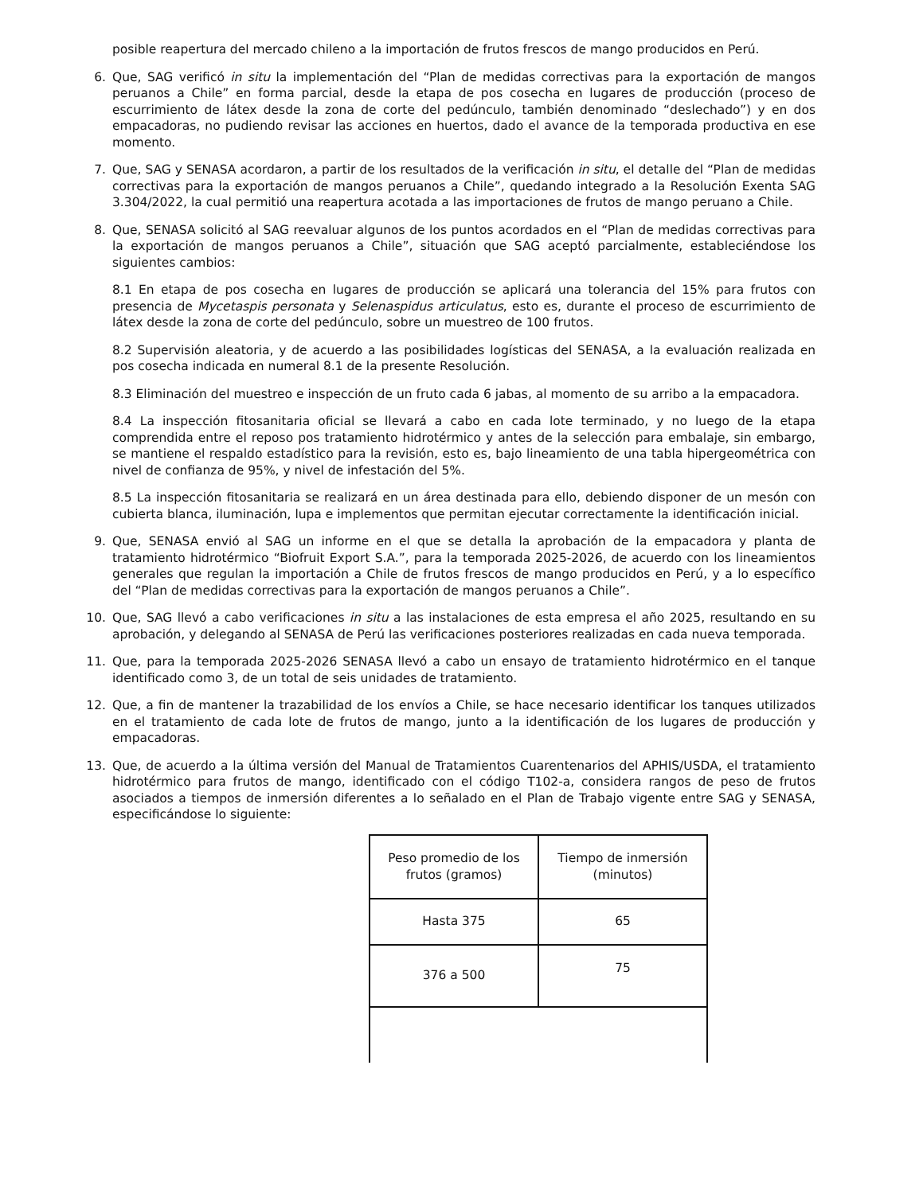posible reapertura del mercado chileno a la importación de frutos frescos de mango producidos en Perú.
6. Que, SAG verificó in situ la implementación del “Plan de medidas correctivas para la exportación de mangos peruanos a Chile” en forma parcial, desde la etapa de pos cosecha en lugares de producción (proceso de escurrimiento de látex desde la zona de corte del pedúnculo, también denominado “deslechado”) y en dos empacadoras, no pudiendo revisar las acciones en huertos, dado el avance de la temporada productiva en ese momento.
7. Que, SAG y SENASA acordaron, a partir de los resultados de la verificación in situ, el detalle del “Plan de medidas correctivas para la exportación de mangos peruanos a Chile”, quedando integrado a la Resolución Exenta SAG 3.304/2022, la cual permitió una reapertura acotada a las importaciones de frutos de mango peruano a Chile.
8. Que, SENASA solicitó al SAG reevaluar algunos de los puntos acordados en el “Plan de medidas correctivas para la exportación de mangos peruanos a Chile”, situación que SAG aceptó parcialmente, estableciéndose los siguientes cambios:
8.1 En etapa de pos cosecha en lugares de producción se aplicará una tolerancia del 15% para frutos con presencia de Mycetaspis personata y Selenaspidus articulatus, esto es, durante el proceso de escurrimiento de látex desde la zona de corte del pedúnculo, sobre un muestreo de 100 frutos.
8.2 Supervisión aleatoria, y de acuerdo a las posibilidades logísticas del SENASA, a la evaluación realizada en pos cosecha indicada en numeral 8.1 de la presente Resolución.
8.3 Eliminación del muestreo e inspección de un fruto cada 6 jabas, al momento de su arribo a la empacadora.
8.4 La inspección fitosanitaria oficial se llevará a cabo en cada lote terminado, y no luego de la etapa comprendida entre el reposo pos tratamiento hidrotérmico y antes de la selección para embalaje, sin embargo, se mantiene el respaldo estadístico para la revisión, esto es, bajo lineamiento de una tabla hipergeométrica con nivel de confianza de 95%, y nivel de infestación del 5%.
8.5 La inspección fitosanitaria se realizará en un área destinada para ello, debiendo disponer de un mesón con cubierta blanca, iluminación, lupa e implementos que permitan ejecutar correctamente la identificación inicial.
9. Que, SENASA envió al SAG un informe en el que se detalla la aprobación de la empacadora y planta de tratamiento hidrotérmico “Biofruit Export S.A.”, para la temporada 2025-2026, de acuerdo con los lineamientos generales que regulan la importación a Chile de frutos frescos de mango producidos en Perú, y a lo específico del “Plan de medidas correctivas para la exportación de mangos peruanos a Chile”.
10. Que, SAG llevó a cabo verificaciones in situ a las instalaciones de esta empresa el año 2025, resultando en su aprobación, y delegando al SENASA de Perú las verificaciones posteriores realizadas en cada nueva temporada.
11. Que, para la temporada 2025-2026 SENASA llevó a cabo un ensayo de tratamiento hidrotérmico en el tanque identificado como 3, de un total de seis unidades de tratamiento.
12. Que, a fin de mantener la trazabilidad de los envíos a Chile, se hace necesario identificar los tanques utilizados en el tratamiento de cada lote de frutos de mango, junto a la identificación de los lugares de producción y empacadoras.
13. Que, de acuerdo a la última versión del Manual de Tratamientos Cuarentenarios del APHIS/USDA, el tratamiento hidrotérmico para frutos de mango, identificado con el código T102-a, considera rangos de peso de frutos asociados a tiempos de inmersión diferentes a lo señalado en el Plan de Trabajo vigente entre SAG y SENASA, especificándose lo siguiente:
| Peso promedio de los frutos (gramos) | Tiempo de inmersión (minutos) |
| Hasta 375 | 65 |
| 376 a 500 | 75 |